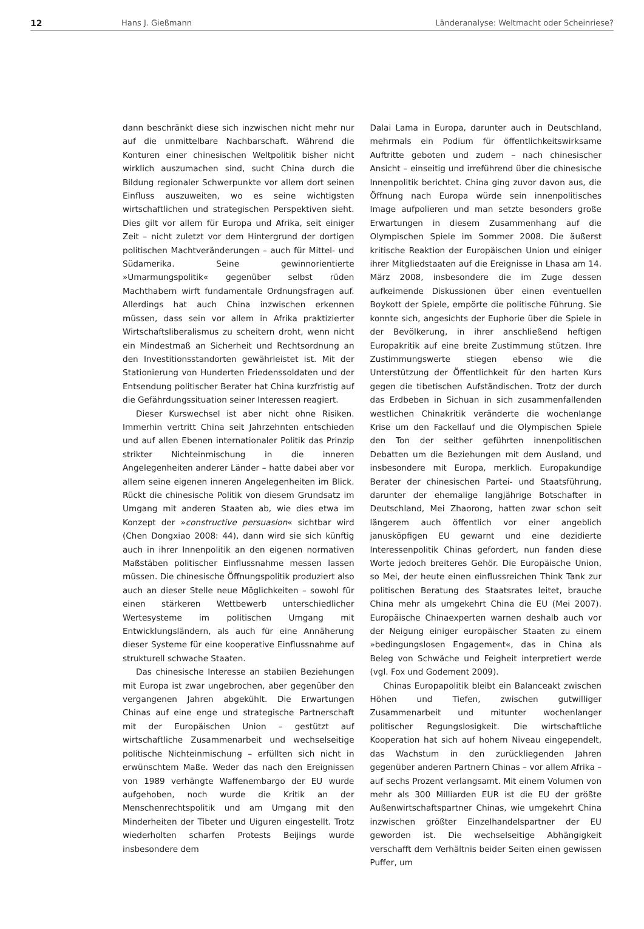12 Hans J. Gießmann Länderanalyse: Weltmacht oder Scheinriese?
dann beschränkt diese sich inzwischen nicht mehr nur auf die unmittelbare Nachbarschaft. Während die Konturen einer chinesischen Weltpolitik bisher nicht wirklich auszumachen sind, sucht China durch die Bildung regionaler Schwerpunkte vor allem dort seinen Einfluss auszuweiten, wo es seine wichtigsten wirtschaftlichen und strategischen Perspektiven sieht. Dies gilt vor allem für Europa und Afrika, seit einiger Zeit – nicht zuletzt vor dem Hintergrund der dortigen politischen Machtveränderungen – auch für Mittel- und Südamerika. Seine gewinnorientierte »Umarmungspolitik« gegenüber selbst rüden Machthabern wirft fundamentale Ordnungsfragen auf. Allerdings hat auch China inzwischen erkennen müssen, dass sein vor allem in Afrika praktizierter Wirtschaftsliberalismus zu scheitern droht, wenn nicht ein Mindestmaß an Sicherheit und Rechtsordnung an den Investitionsstandorten gewährleistet ist. Mit der Stationierung von Hunderten Friedenssoldaten und der Entsendung politischer Berater hat China kurzfristig auf die Gefährdungssituation seiner Interessen reagiert.
Dieser Kurswechsel ist aber nicht ohne Risiken. Immerhin vertritt China seit Jahrzehnten entschieden und auf allen Ebenen internationaler Politik das Prinzip strikter Nichteinmischung in die inneren Angelegenheiten anderer Länder – hatte dabei aber vor allem seine eigenen inneren Angelegenheiten im Blick. Rückt die chinesische Politik von diesem Grundsatz im Umgang mit anderen Staaten ab, wie dies etwa im Konzept der »constructive persuasion« sichtbar wird (Chen Dongxiao 2008: 44), dann wird sie sich künftig auch in ihrer Innenpolitik an den eigenen normativen Maßstäben politischer Einflussnahme messen lassen müssen. Die chinesische Öffnungspolitik produziert also auch an dieser Stelle neue Möglichkeiten – sowohl für einen stärkeren Wettbewerb unterschiedlicher Wertesysteme im politischen Umgang mit Entwicklungsländern, als auch für eine Annäherung dieser Systeme für eine kooperative Einflussnahme auf strukturell schwache Staaten.
Das chinesische Interesse an stabilen Beziehungen mit Europa ist zwar ungebrochen, aber gegenüber den vergangenen Jahren abgekühlt. Die Erwartungen Chinas auf eine enge und strategische Partnerschaft mit der Europäischen Union – gestützt auf wirtschaftliche Zusammenarbeit und wechselseitige politische Nichteinmischung – erfüllten sich nicht in erwünschtem Maße. Weder das nach den Ereignissen von 1989 verhängte Waffenembargo der EU wurde aufgehoben, noch wurde die Kritik an der Menschenrechtspolitik und am Umgang mit den Minderheiten der Tibeter und Uiguren eingestellt. Trotz wiederholten scharfen Protests Beijings wurde insbesondere dem
Dalai Lama in Europa, darunter auch in Deutschland, mehrmals ein Podium für öffentlichkeitswirksame Auftritte geboten und zudem – nach chinesischer Ansicht – einseitig und irreführend über die chinesische Innenpolitik berichtet. China ging zuvor davon aus, die Öffnung nach Europa würde sein innenpolitisches Image aufpolieren und man setzte besonders große Erwartungen in diesem Zusammenhang auf die Olympischen Spiele im Sommer 2008. Die äußerst kritische Reaktion der Europäischen Union und einiger ihrer Mitgliedstaaten auf die Ereignisse in Lhasa am 14. März 2008, insbesondere die im Zuge dessen aufkeimende Diskussionen über einen eventuellen Boykott der Spiele, empörte die politische Führung. Sie konnte sich, angesichts der Euphorie über die Spiele in der Bevölkerung, in ihrer anschließend heftigen Europakritik auf eine breite Zustimmung stützen. Ihre Zustimmungswerte stiegen ebenso wie die Unterstützung der Öffentlichkeit für den harten Kurs gegen die tibetischen Aufständischen. Trotz der durch das Erdbeben in Sichuan in sich zusammenfallenden westlichen Chinakritik veränderte die wochenlange Krise um den Fackellauf und die Olympischen Spiele den Ton der seither geführten innenpolitischen Debatten um die Beziehungen mit dem Ausland, und insbesondere mit Europa, merklich. Europakundige Berater der chinesischen Partei- und Staatsführung, darunter der ehemalige langjährige Botschafter in Deutschland, Mei Zhaorong, hatten zwar schon seit längerem auch öffentlich vor einer angeblich janusköpfigen EU gewarnt und eine dezidierte Interessenpolitik Chinas gefordert, nun fanden diese Worte jedoch breiteres Gehör. Die Europäische Union, so Mei, der heute einen einflussreichen Think Tank zur politischen Beratung des Staatsrates leitet, brauche China mehr als umgekehrt China die EU (Mei 2007). Europäische Chinaexperten warnen deshalb auch vor der Neigung einiger europäischer Staaten zu einem »bedingungslosen Engagement«, das in China als Beleg von Schwäche und Feigheit interpretiert werde (vgl. Fox und Godement 2009).
Chinas Europapolitik bleibt ein Balanceakt zwischen Höhen und Tiefen, zwischen gutwilliger Zusammenarbeit und mitunter wochenlanger politischer Regungslosigkeit. Die wirtschaftliche Kooperation hat sich auf hohem Niveau eingependelt, das Wachstum in den zurückliegenden Jahren gegenüber anderen Partnern Chinas – vor allem Afrika – auf sechs Prozent verlangsamt. Mit einem Volumen von mehr als 300 Milliarden EUR ist die EU der größte Außenwirtschaftspartner Chinas, wie umgekehrt China inzwischen größter Einzelhandelspartner der EU geworden ist. Die wechselseitige Abhängigkeit verschafft dem Verhältnis beider Seiten einen gewissen Puffer, um